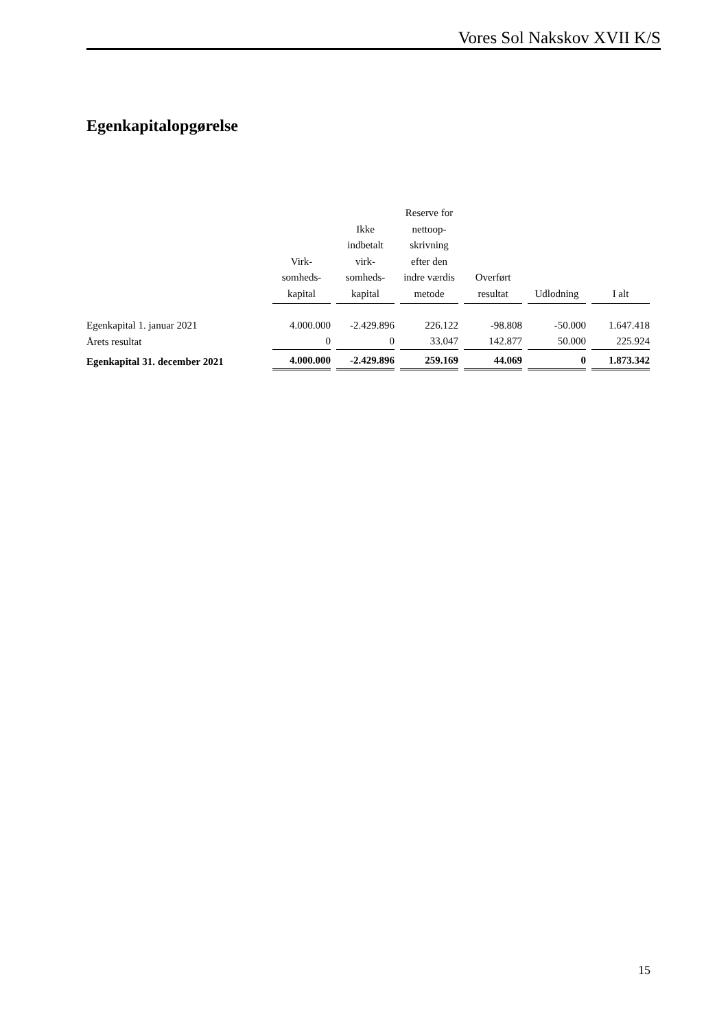Vores Sol Nakskov XVII K/S
Egenkapitalopgørelse
| | Virk- somheds- kapital | Ikke indbetalt virk- somheds- kapital | Reserve for nettoop- skrivning efter den indre værdis metode | Overført resultat | Udlodning | I alt |
| --- | --- | --- | --- | --- | --- | --- |
| Egenkapital 1. januar 2021 | 4.000.000 | -2.429.896 | 226.122 | -98.808 | -50.000 | 1.647.418 |
| Årets resultat | 0 | 0 | 33.047 | 142.877 | 50.000 | 225.924 |
| Egenkapital 31. december 2021 | 4.000.000 | -2.429.896 | 259.169 | 44.069 | 0 | 1.873.342 |
15